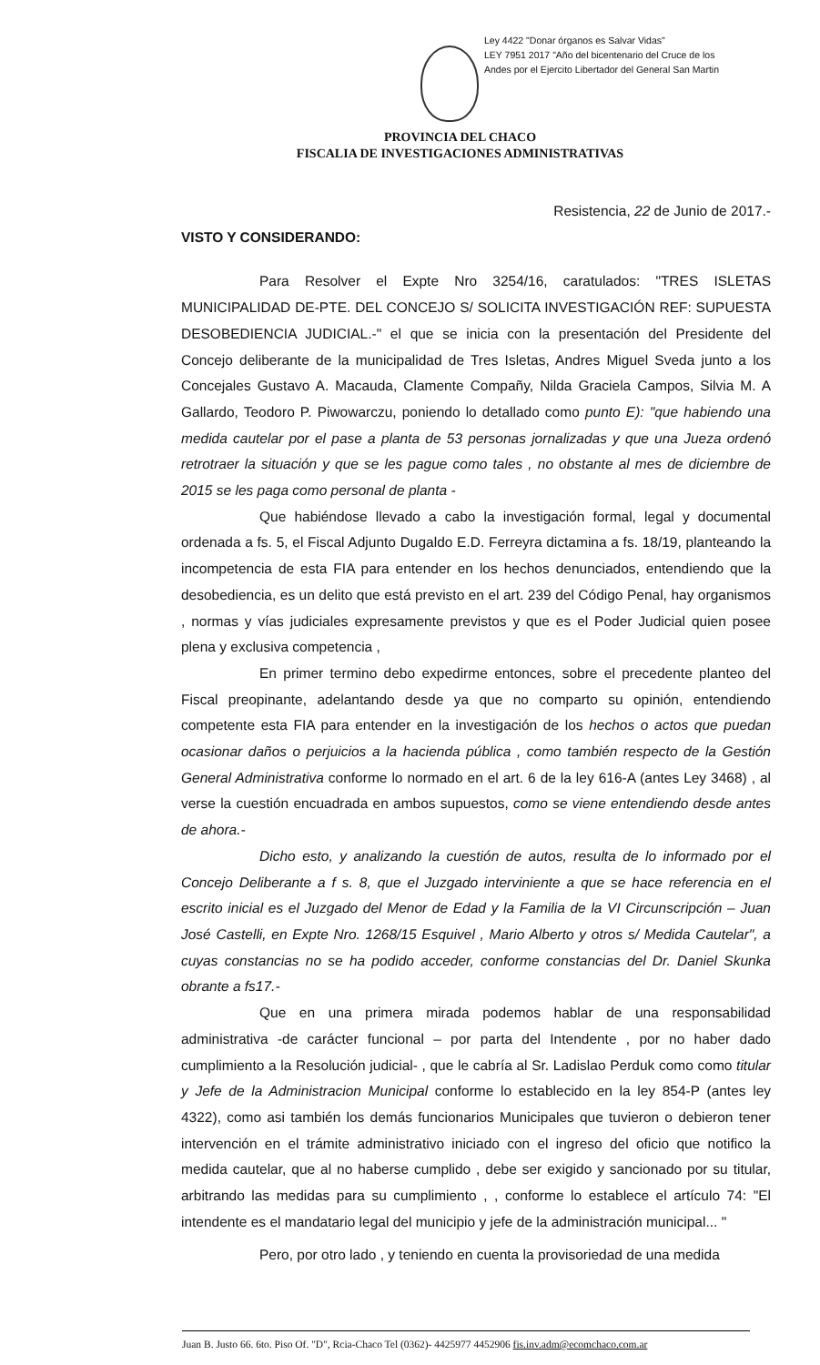Ley 4422 "Donar órganos es Salvar Vidas"
LEY 7951 2017 "Año del bicentenario del Cruce de los
Andes por el Ejercito Libertador del General San Martin
PROVINCIA DEL CHACO
FISCALIA DE INVESTIGACIONES ADMINISTRATIVAS
Resistencia, 22 de Junio de 2017.-
VISTO Y CONSIDERANDO:
Para Resolver el Expte Nro 3254/16, caratulados: "TRES ISLETAS MUNICIPALIDAD DE-PTE. DEL CONCEJO S/ SOLICITA INVESTIGACIÓN REF: SUPUESTA DESOBEDIENCIA JUDICIAL.-" el que se inicia con la presentación del Presidente del Concejo deliberante de la municipalidad de Tres Isletas, Andres Miguel Sveda junto a los Concejales Gustavo A. Macauda, Clamente Compañy, Nilda Graciela Campos, Silvia M. A Gallardo, Teodoro P. Piwowarczu, poniendo lo detallado como punto E): "que habiendo una medida cautelar por el pase a planta de 53 personas jornalizadas y que una Jueza ordenó retrotraer la situación y que se les pague como tales , no obstante al mes de diciembre de 2015 se les paga como personal de planta -
Que habiéndose llevado a cabo la investigación formal, legal y documental ordenada a fs. 5, el Fiscal Adjunto Dugaldo E.D. Ferreyra dictamina a fs. 18/19, planteando la incompetencia de esta FIA para entender en los hechos denunciados, entendiendo que la desobediencia, es un delito que está previsto en el art. 239 del Código Penal, hay organismos , normas y vías judiciales expresamente previstos y que es el Poder Judicial quien posee plena y exclusiva competencia ,
En primer termino debo expedirme entonces, sobre el precedente planteo del Fiscal preopinante, adelantando desde ya que no comparto su opinión, entendiendo competente esta FIA para entender en la investigación de los hechos o actos que puedan ocasionar daños o perjuicios a la hacienda pública , como también respecto de la Gestión General Administrativa conforme lo normado en el art. 6 de la ley 616-A (antes Ley 3468) , al verse la cuestión encuadrada en ambos supuestos, como se viene entendiendo desde antes de ahora.-
Dicho esto, y analizando la cuestión de autos, resulta de lo informado por el Concejo Deliberante a f s. 8, que el Juzgado interviniente a que se hace referencia en el escrito inicial es el Juzgado del Menor de Edad y la Familia de la VI Circunscripción – Juan José Castelli, en Expte Nro. 1268/15 Esquivel , Mario Alberto y otros s/ Medida Cautelar", a cuyas constancias no se ha podido acceder, conforme constancias del Dr. Daniel Skunka obrante a fs17.-
Que en una primera mirada podemos hablar de una responsabilidad administrativa -de carácter funcional – por parta del Intendente , por no haber dado cumplimiento a la Resolución judicial- , que le cabría al Sr. Ladislao Perduk como como titular y Jefe de la Administracion Municipal conforme lo establecido en la ley 854-P (antes ley 4322), como asi también los demás funcionarios Municipales que tuvieron o debieron tener intervención en el trámite administrativo iniciado con el ingreso del oficio que notifico la medida cautelar, que al no haberse cumplido , debe ser exigido y sancionado por su titular, arbitrando las medidas para su cumplimiento , , conforme lo establece el artículo 74: "El intendente es el mandatario legal del municipio y jefe de la administración municipal... "
Pero, por otro lado , y teniendo en cuenta la provisoriedad de una medida
Juan B. Justo 66. 6to. Piso Of. "D", Rcia-Chaco Tel (0362)- 4425977 4452906 fis.inv.adm@ecomchaco.com.ar